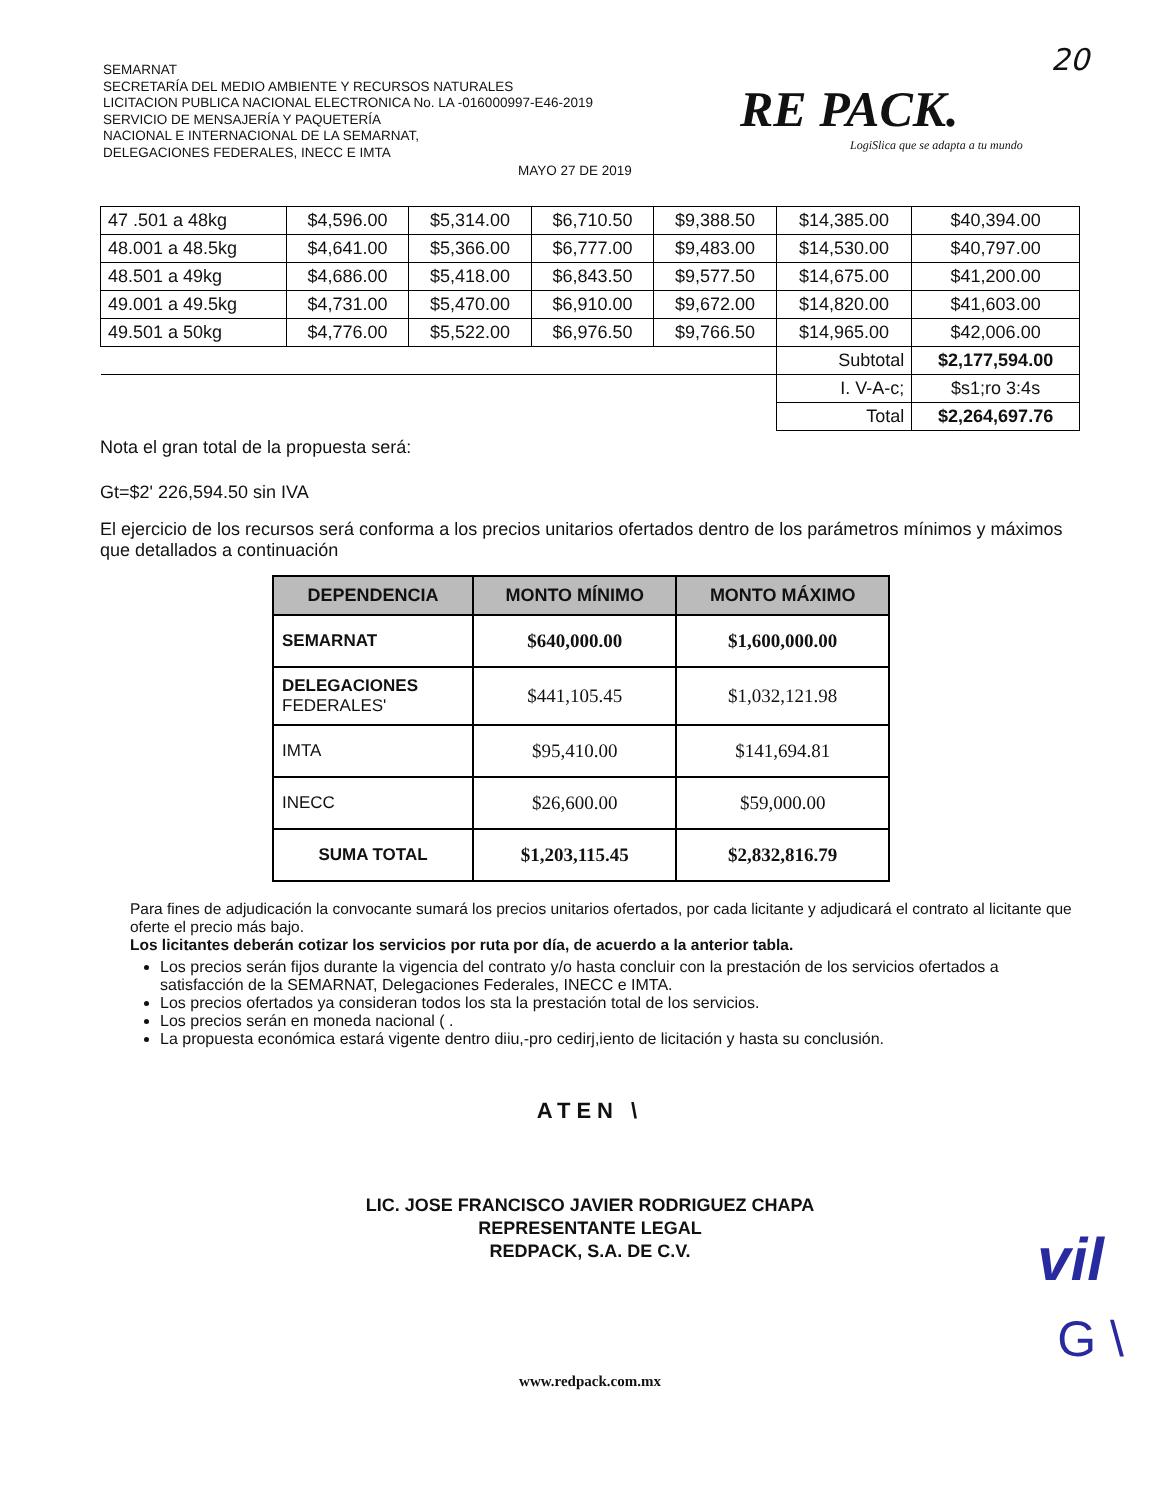SEMARNAT
SECRETARÍA DEL MEDIO AMBIENTE Y RECURSOS NATURALES
LICITACION PUBLICA NACIONAL ELECTRONICA No. LA -016000997-E46-2019
SERVICIO DE MENSAJERÍA Y PAQUETERÍA
NACIONAL E INTERNACIONAL DE LA SEMARNAT,
DELEGACIONES FEDERALES, INECC E IMTA
MAYO 27 DE 2019
20
RE PACK.
LogiSlica que se adapta a tu mundo
| 47 .501 a 48kg | $4,596.00 | $5,314.00 | $6,710.50 | $9,388.50 | $14,385.00 | $40,394.00 |
| 48.001 a 48.5kg | $4,641.00 | $5,366.00 | $6,777.00 | $9,483.00 | $14,530.00 | $40,797.00 |
| 48.501 a 49kg | $4,686.00 | $5,418.00 | $6,843.50 | $9,577.50 | $14,675.00 | $41,200.00 |
| 49.001 a 49.5kg | $4,731.00 | $5,470.00 | $6,910.00 | $9,672.00 | $14,820.00 | $41,603.00 |
| 49.501 a 50kg | $4,776.00 | $5,522.00 | $6,976.50 | $9,766.50 | $14,965.00 | $42,006.00 |
| | | | | | Subtotal | $2,177,594.00 |
| | | | | | I. V-A-c; | $s1;ro 3:4s |
| | | | | | Total | $2,264,697.76 |
Nota el gran total de la propuesta será:
Gt=$2' 226,594.50 sin IVA
El ejercicio de los recursos será conforma a los precios unitarios ofertados dentro de los parámetros mínimos y máximos que detallados a continuación
| DEPENDENCIA | MONTO MÍNIMO | MONTO MÁXIMO |
| --- | --- | --- |
| SEMARNAT | $640,000.00 | $1,600,000.00 |
| DELEGACIONES FEDERALES' | $441,105.45 | $1,032,121.98 |
| IMTA | $95,410.00 | $141,694.81 |
| INECC | $26,600.00 | $59,000.00 |
| SUMA TOTAL | $1,203,115.45 | $2,832,816.79 |
Para fines de adjudicación la convocante sumará los precios unitarios ofertados, por cada licitante y adjudicará el contrato al licitante que oferte el precio más bajo.
Los licitantes deberán cotizar los servicios por ruta por día, de acuerdo a la anterior tabla.
Los precios serán fijos durante la vigencia del contrato y/o hasta concluir con la prestación de los servicios ofertados a satisfacción de la SEMARNAT, Delegaciones Federales, INECC e IMTA.
Los precios ofertados ya consideran todos los sta la prestación total de los servicios.
Los precios serán en moneda nacional ( .
La propuesta económica estará vigente dentro diiu,-pro cedirj,iento de licitación y hasta su conclusión.
ATEN \
LIC. JOSE FRANCISCO JAVIER RODRIGUEZ CHAPA
REPRESENTANTE LEGAL
REDPACK, S.A. DE C.V.
www.redpack.com.mx
vil
G \